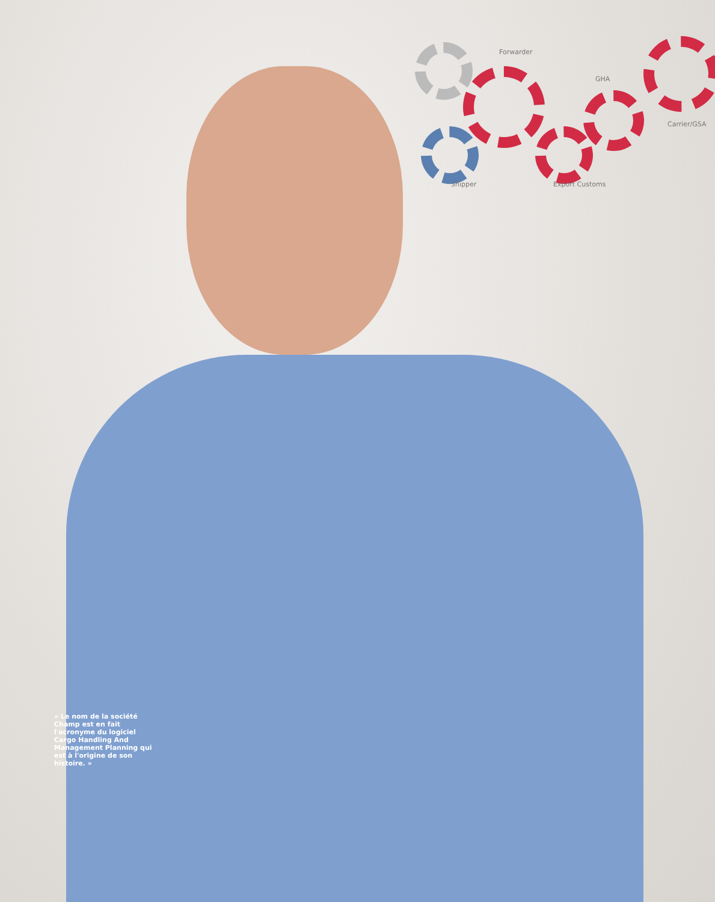Forwarder
GHA
Carrier/GSA
Shipper Export Customs
« Le nom de la société Champ est en fait l'acronyme du logiciel Cargo Handling And Management Planning qui est à l'origine de son histoire. »